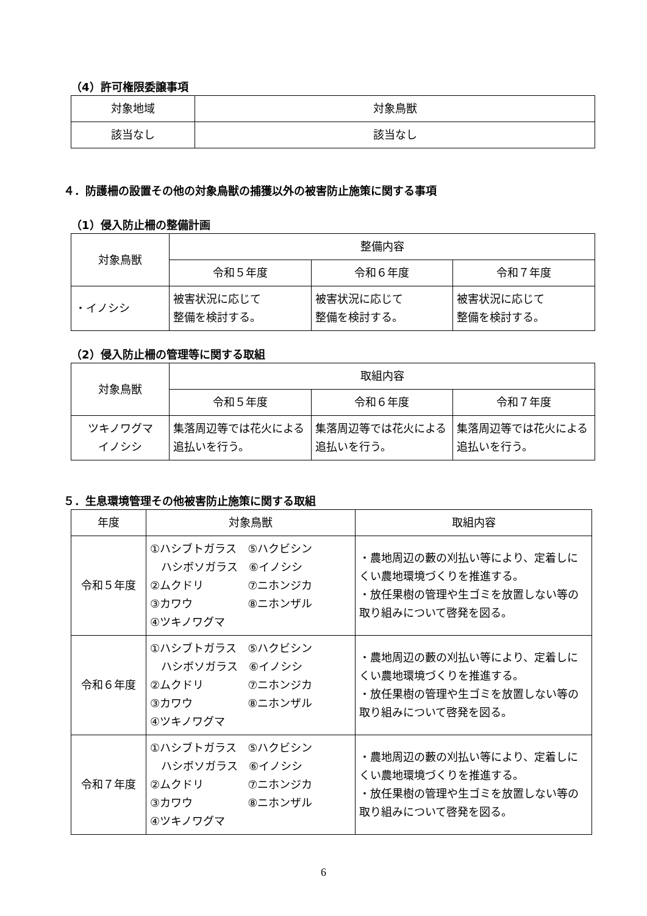（4）許可権限委譲事項
| 対象地域 | 対象鳥獣 |
| --- | --- |
| 該当なし | 該当なし |
４．防護柵の設置その他の対象鳥獣の捕獲以外の被害防止施策に関する事項
（1）侵入防止柵の整備計画
| 対象鳥獣 | 整備内容 | | |
| --- | --- | --- | --- |
| | 令和５年度 | 令和６年度 | 令和７年度 |
| ・イノシシ | 被害状況に応じて 整備を検討する。 | 被害状況に応じて 整備を検討する。 | 被害状況に応じて 整備を検討する。 |
（2）侵入防止柵の管理等に関する取組
| 対象鳥獣 | 取組内容 | | |
| --- | --- | --- | --- |
| | 令和５年度 | 令和６年度 | 令和７年度 |
| ツキノワグマ イノシシ | 集落周辺等では花火による追払いを行う。 | 集落周辺等では花火による追払いを行う。 | 集落周辺等では花火による追払いを行う。 |
５．生息環境管理その他被害防止施策に関する取組
| 年度 | 対象鳥獣 | 取組内容 |
| --- | --- | --- |
| 令和５年度 | ①ハシブトガラス ⑤ハクビシン ハシボソガラス ⑥イノシシ ②ムクドリ ⑦ニホンジカ ③カワウ ⑧ニホンザル ④ツキノワグマ | ・農地周辺の藪の刈払い等により、定着しにくい農地環境づくりを推進する。 ・放任果樹の管理や生ゴミを放置しない等の取り組みについて啓発を図る。 |
| 令和６年度 | ①ハシブトガラス ⑤ハクビシン ハシボソガラス ⑥イノシシ ②ムクドリ ⑦ニホンジカ ③カワウ ⑧ニホンザル ④ツキノワグマ | ・農地周辺の藪の刈払い等により、定着しにくい農地環境づくりを推進する。 ・放任果樹の管理や生ゴミを放置しない等の取り組みについて啓発を図る。 |
| 令和７年度 | ①ハシブトガラス ⑤ハクビシン ハシボソガラス ⑥イノシシ ②ムクドリ ⑦ニホンジカ ③カワウ ⑧ニホンザル ④ツキノワグマ | ・農地周辺の藪の刈払い等により、定着しにくい農地環境づくりを推進する。 ・放任果樹の管理や生ゴミを放置しない等の取り組みについて啓発を図る。 |
6